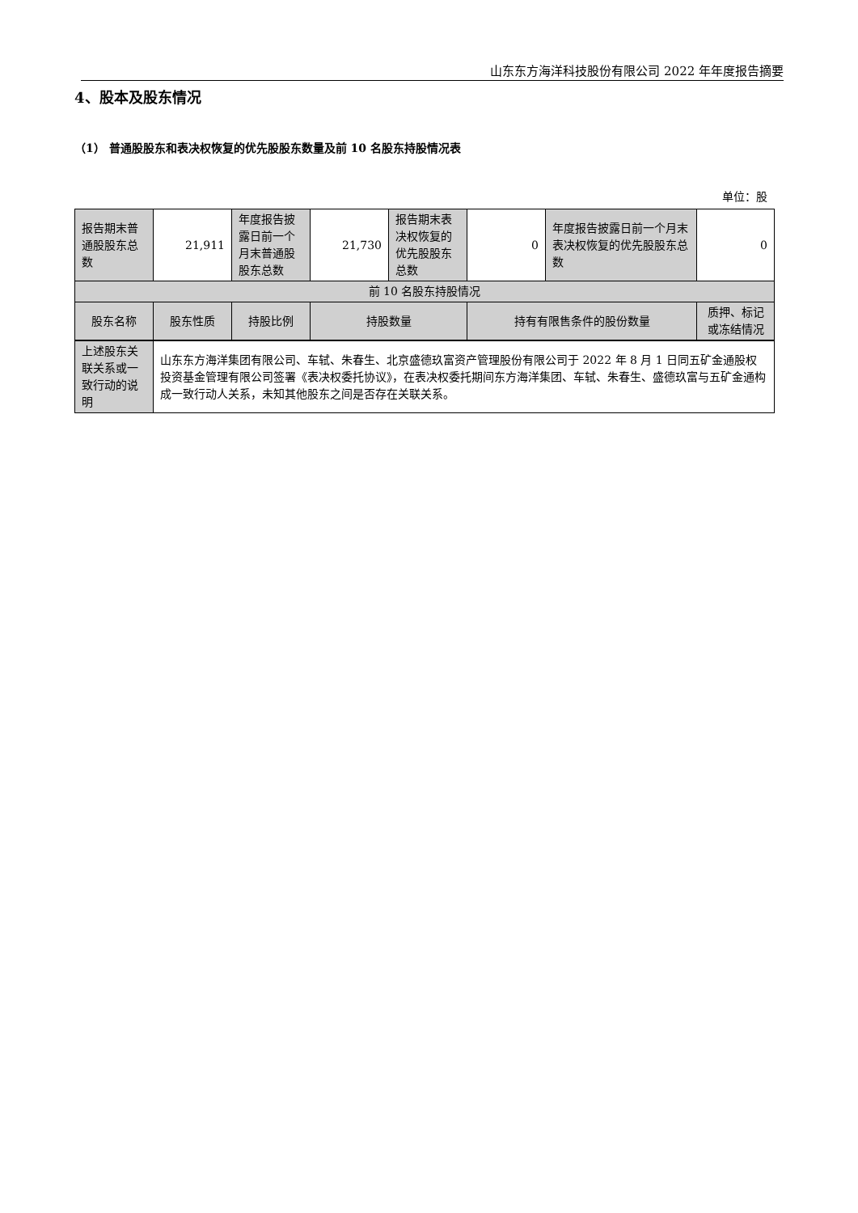山东东方海洋科技股份有限公司 2022 年年度报告摘要
4、股本及股东情况
（1） 普通股股东和表决权恢复的优先股股东数量及前 10 名股东持股情况表
单位：股
| 报告期末普通股股东总数 | 21,911 | 年度报告披露日前一个月末普通股股东总数 | 21,730 | 报告期末表决权恢复的优先股股东总数 | 0 | 年度报告披露日前一个月末表决权恢复的优先股股东总数 | 0 |
| 前 10 名股东持股情况 | | | | | | | |
| 股东名称 | 股东性质 | 持股比例 | 持股数量 | | 持有有限售条件的股份数量 | | 质押、标记或冻结情况 |
| 上述股东关联关系或一致行动的说明 | 山东东方海洋集团有限公司、车轼、朱春生、北京盛德玖富资产管理股份有限公司于 2022 年 8 月 1 日同五矿金通股权投资基金管理有限公司签署《表决权委托协议》，在表决权委托期间东方海洋集团、车轼、朱春生、盛德玖富与五矿金通构成一致行动人关系，未知其他股东之间是否存在关联关系。 |